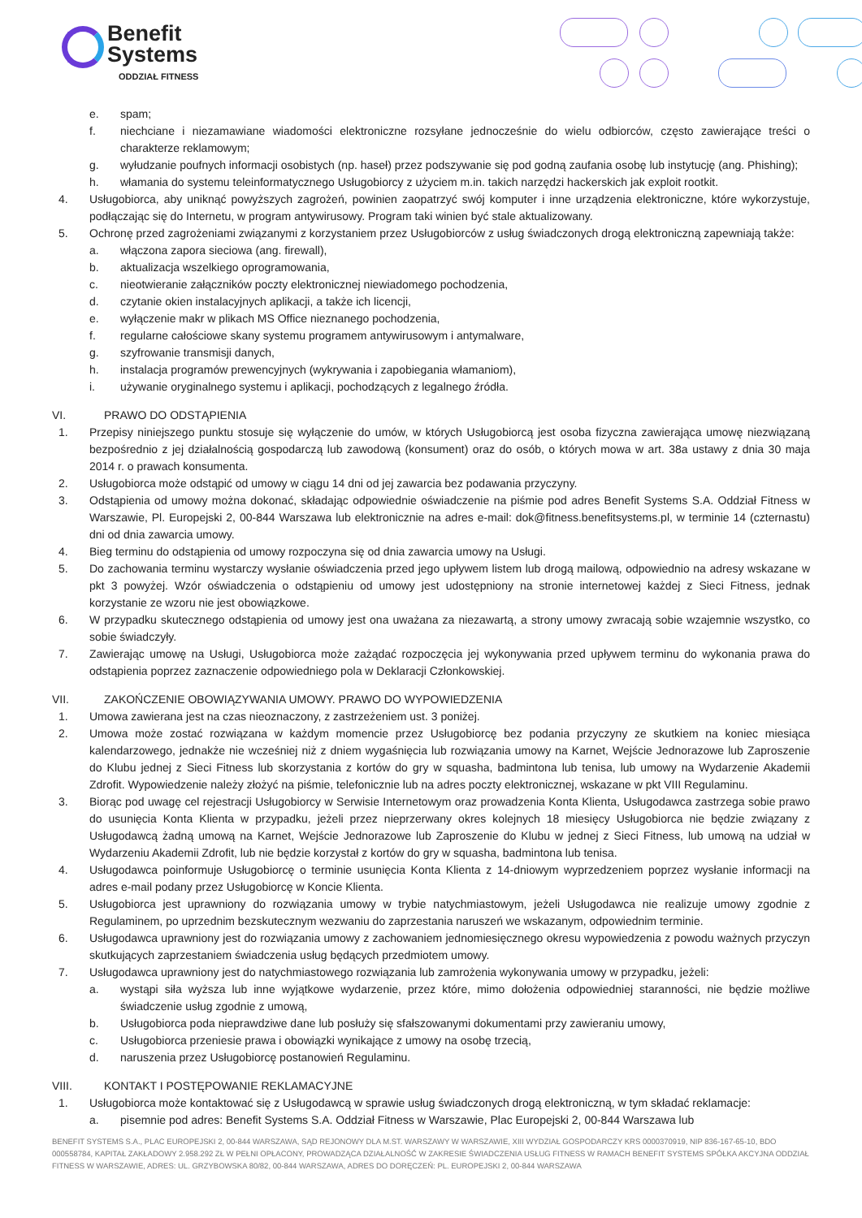Benefit
Systems
ODDZIAŁ FITNESS
e. spam;
f. niechciane i niezamawiane wiadomości elektroniczne rozsyłane jednocześnie do wielu odbiorców, często zawierające treści o charakterze reklamowym;
g. wyłudzanie poufnych informacji osobistych (np. haseł) przez podszywanie się pod godną zaufania osobę lub instytucję (ang. Phishing);
h. włamania do systemu teleinformatycznego Usługobiorcy z użyciem m.in. takich narzędzi hackerskich jak exploit rootkit.
4. Usługobiorca, aby uniknąć powyższych zagrożeń, powinien zaopatrzyć swój komputer i inne urządzenia elektroniczne, które wykorzystuje, podłączając się do Internetu, w program antywirusowy. Program taki winien być stale aktualizowany.
5. Ochronę przed zagrożeniami związanymi z korzystaniem przez Usługobiorców z usług świadczonych drogą elektroniczną zapewniają także:
a. włączona zapora sieciowa (ang. firewall),
b. aktualizacja wszelkiego oprogramowania,
c. nieotwieranie załączników poczty elektronicznej niewiadomego pochodzenia,
d. czytanie okien instalacyjnych aplikacji, a także ich licencji,
e. wyłączenie makr w plikach MS Office nieznanego pochodzenia,
f. regularne całościowe skany systemu programem antywirusowym i antymalware,
g. szyfrowanie transmisji danych,
h. instalacja programów prewencyjnych (wykrywania i zapobiegania włamaniom),
i. używanie oryginalnego systemu i aplikacji, pochodzących z legalnego źródła.
VI. PRAWO DO ODSTĄPIENIA
1. Przepisy niniejszego punktu stosuje się wyłączenie do umów, w których Usługobiorcą jest osoba fizyczna zawierająca umowę niezwiązaną bezpośrednio z jej działalnością gospodarczą lub zawodową (konsument) oraz do osób, o których mowa w art. 38a ustawy z dnia 30 maja 2014 r. o prawach konsumenta.
2. Usługobiorca może odstąpić od umowy w ciągu 14 dni od jej zawarcia bez podawania przyczyny.
3. Odstąpienia od umowy można dokonać, składając odpowiednie oświadczenie na piśmie pod adres Benefit Systems S.A. Oddział Fitness w Warszawie, Pl. Europejski 2, 00-844 Warszawa lub elektronicznie na adres e-mail: dok@fitness.benefitsystems.pl, w terminie 14 (czternastu) dni od dnia zawarcia umowy.
4. Bieg terminu do odstąpienia od umowy rozpoczyna się od dnia zawarcia umowy na Usługi.
5. Do zachowania terminu wystarczy wysłanie oświadczenia przed jego upływem listem lub drogą mailową, odpowiednio na adresy wskazane w pkt 3 powyżej. Wzór oświadczenia o odstąpieniu od umowy jest udostępniony na stronie internetowej każdej z Sieci Fitness, jednak korzystanie ze wzoru nie jest obowiązkowe.
6. W przypadku skutecznego odstąpienia od umowy jest ona uważana za niezawartą, a strony umowy zwracają sobie wzajemnie wszystko, co sobie świadczyły.
7. Zawierając umowę na Usługi, Usługobiorca może zażądać rozpoczęcia jej wykonywania przed upływem terminu do wykonania prawa do odstąpienia poprzez zaznaczenie odpowiedniego pola w Deklaracji Członkowskiej.
VII. ZAKOŃCZENIE OBOWIĄZYWANIA UMOWY. PRAWO DO WYPOWIEDZENIA
1. Umowa zawierana jest na czas nieoznaczony, z zastrzeżeniem ust. 3 poniżej.
2. Umowa może zostać rozwiązana w każdym momencie przez Usługobiorcę bez podania przyczyny ze skutkiem na koniec miesiąca kalendarzowego, jednakże nie wcześniej niż z dniem wygaśnięcia lub rozwiązania umowy na Karnet, Wejście Jednorazowe lub Zaproszenie do Klubu jednej z Sieci Fitness lub skorzystania z kortów do gry w squasha, badmintona lub tenisa, lub umowy na Wydarzenie Akademii Zdrofit. Wypowiedzenie należy złożyć na piśmie, telefonicznie lub na adres poczty elektronicznej, wskazane w pkt VIII Regulaminu.
3. Biorąc pod uwagę cel rejestracji Usługobiorcy w Serwisie Internetowym oraz prowadzenia Konta Klienta, Usługodawca zastrzega sobie prawo do usunięcia Konta Klienta w przypadku, jeżeli przez nieprzerwany okres kolejnych 18 miesięcy Usługobiorca nie będzie związany z Usługodawcą żadną umową na Karnet, Wejście Jednorazowe lub Zaproszenie do Klubu w jednej z Sieci Fitness, lub umową na udział w Wydarzeniu Akademii Zdrofit, lub nie będzie korzystał z kortów do gry w squasha, badmintona lub tenisa.
4. Usługodawca poinformuje Usługobiorcę o terminie usunięcia Konta Klienta z 14-dniowym wyprzedzeniem poprzez wysłanie informacji na adres e-mail podany przez Usługobiorcę w Koncie Klienta.
5. Usługobiorca jest uprawniony do rozwiązania umowy w trybie natychmiastowym, jeżeli Usługodawca nie realizuje umowy zgodnie z Regulaminem, po uprzednim bezskutecznym wezwaniu do zaprzestania naruszeń we wskazanym, odpowiednim terminie.
6. Usługodawca uprawniony jest do rozwiązania umowy z zachowaniem jednomiesięcznego okresu wypowiedzenia z powodu ważnych przyczyn skutkujących zaprzestaniem świadczenia usług będących przedmiotem umowy.
7. Usługodawca uprawniony jest do natychmiastowego rozwiązania lub zamrożenia wykonywania umowy w przypadku, jeżeli:
a. wystąpi siła wyższa lub inne wyjątkowe wydarzenie, przez które, mimo dołożenia odpowiedniej staranności, nie będzie możliwe świadczenie usług zgodnie z umową,
b. Usługobiorca poda nieprawdziwe dane lub posłuży się sfałszowanymi dokumentami przy zawieraniu umowy,
c. Usługobiorca przeniesie prawa i obowiązki wynikające z umowy na osobę trzecią,
d. naruszenia przez Usługobiorcę postanowień Regulaminu.
VIII. KONTAKT I POSTĘPOWANIE REKLAMACYJNE
1. Usługobiorca może kontaktować się z Usługodawcą w sprawie usług świadczonych drogą elektroniczną, w tym składać reklamacje:
a. pisemnie pod adres: Benefit Systems S.A. Oddział Fitness w Warszawie, Plac Europejski 2, 00-844 Warszawa lub
BENEFIT SYSTEMS S.A., PLAC EUROPEJSKI 2, 00-844 WARSZAWA, SĄD REJONOWY DLA M.ST. WARSZAWY W WARSZAWIE, XIII WYDZIAŁ GOSPODARCZY KRS 0000370919, NIP 836-167-65-10, BDO 000558784, KAPITAŁ ZAKŁADOWY 2.958.292 ZŁ W PEŁNI OPŁACONY, PROWADZĄCA DZIAŁALNOŚĆ W ZAKRESIE ŚWIADCZENIA USŁUG FITNESS W RAMACH BENEFIT SYSTEMS SPÓŁKA AKCYJNA ODDZIAŁ FITNESS W WARSZAWIE, ADRES: UL. GRZYBOWSKA 80/82, 00-844 WARSZAWA, ADRES DO DORĘCZEŃ: PL. EUROPEJSKI 2, 00-844 WARSZAWA